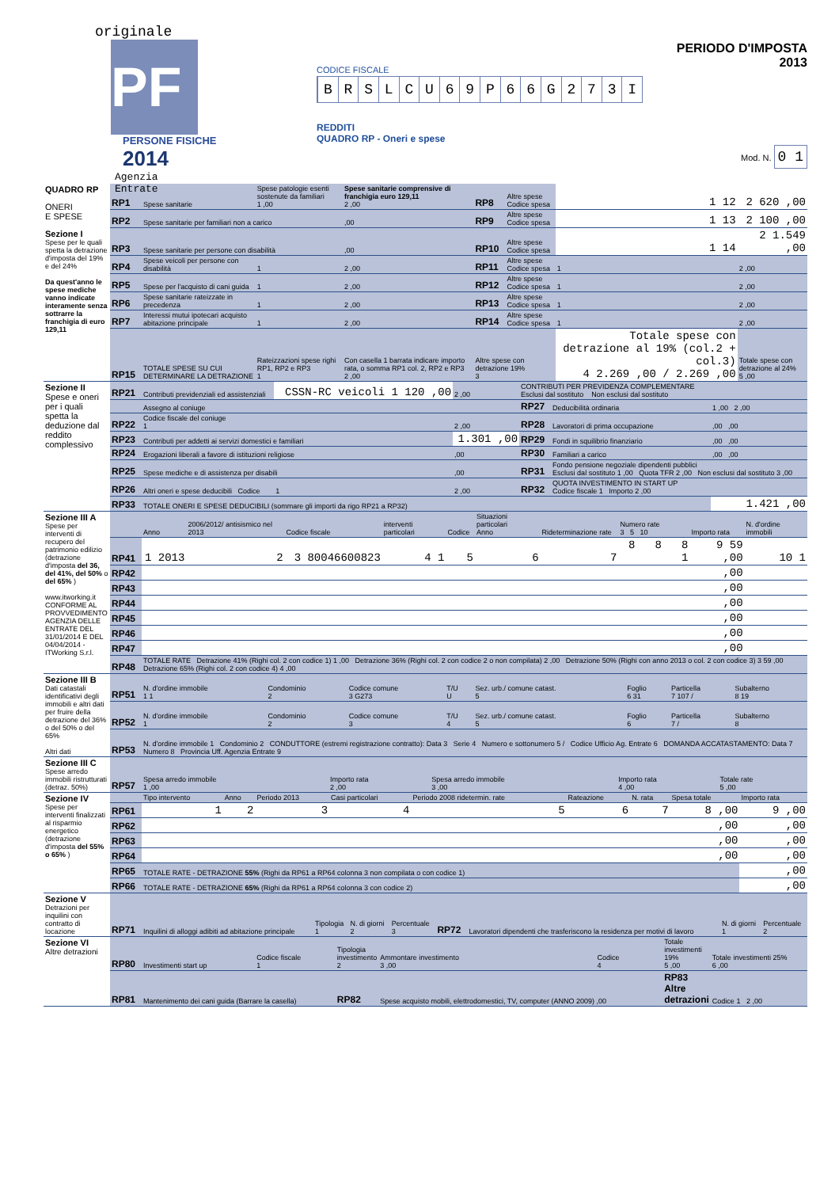originale
PF
PERSONE FISICHE
2014
Agenzia
Entrate
CODICE FISCALE
B R S L C U 6 9 P 6 6 G 2 7 3 I
REDDITI
QUADRO RP - Oneri e spese
PERIODO D'IMPOSTA 2013
Mod. N. 0 1
| QUADRO RP ONERI E SPESE Sezione I Spese per le quali spetta la detrazione d'imposta del 19% e del 24% Da quest'anno le spese mediche vanno indicate interamente senza sottrarre la franchigia di euro 129,11 | RP1 | Spese sanitarie | Spese patologie esenti sostenute da familiari 1 ,00 | Spese sanitarie comprensive di franchigia euro 129,11 2 ,00 | RP8 | Altre spese Codice spesa | 1 12 | 2 620 ,00 |
| | RP2 | Spese sanitarie per familiari non a carico | | ,00 | RP9 | Altre spese Codice spesa | 1 13 | 2 100 ,00 |
| | RP3 | Spese sanitarie per persone con disabilità | | ,00 | RP10 | Altre spese Codice spesa | 1 14 | 2 1.549 ,00 |
| | RP4 | Spese veicoli per persone con disabilità | 1 | 2 ,00 | RP11 | Altre spese Codice spesa | 1 | 2 ,00 |
| | RP5 | Spese per l'acquisto di cani guida | 1 | 2 ,00 | RP12 | Altre spese Codice spesa | 1 | 2 ,00 |
| | RP6 | Spese sanitarie rateizzate in precedenza | 1 | 2 ,00 | RP13 | Altre spese Codice spesa | 1 | 2 ,00 |
| | RP7 | Interessi mutui ipotecari acquisto abitazione principale | 1 | 2 ,00 | RP14 | Altre spese Codice spesa | 1 | 2 ,00 |
| | RP15 | TOTALE SPESE SU CUI DETERMINARE LA DETRAZIONE | Rateizzazioni spese righi RP1, RP2 e RP3 1 | Con casella 1 barrata indicare importo rata, o somma RP1 col. 2, RP2 e RP3 2 ,00 | Altre spese con detrazione 19% 3 | | Totale spese con detrazione al 19% (col.2 + col.3) 4 2.269 ,00 / 2.269 ,00 | Totale spese con detrazione al 24% 5 ,00 |
| Sezione II Spese e oneri per i quali spetta la deduzione dal reddito complessivo | RP21 | Contributi previdenziali ed assistenziali | CSSN-RC veicoli 1 120 ,00 | 2 ,00 | CONTRIBUTI PER PREVIDENZA COMPLEMENTARE Esclusi dal sostituto Non esclusi dal sostituto | | |
| | | Assegno al coniuge | | | RP27 | Deducibilità ordinaria | 1 ,00 2 ,00 |
| | RP22 | Codice fiscale del coniuge 1 | | 2 ,00 | RP28 | Lavoratori di prima occupazione | ,00 ,00 |
| | RP23 | Contributi per addetti ai servizi domestici e familiari | | 1.301 ,00 | RP29 | Fondi in squilibrio finanziario | ,00 ,00 |
| | RP24 | Erogazioni liberali a favore di istituzioni religiose | | ,00 | RP30 | Familiari a carico | ,00 ,00 |
| | RP25 | Spese mediche e di assistenza per disabili | | ,00 | RP31 | Fondo pensione negoziale dipendenti pubblici Esclusi dal sostituto 1 ,00 Quota TFR 2 ,00 Non esclusi dal sostituto 3 ,00 | |
| | RP26 | Altri oneri e spese deducibili Codice | 1 | 2 ,00 | RP32 | QUOTA INVESTIMENTO IN START UP Codice fiscale 1 Importo 2 ,00 | |
| | RP33 | TOTALE ONERI E SPESE DEDUCIBILI (sommare gli importi da rigo RP21 a RP32) | | | | | 1.421 ,00 |
| Sezione III A Spese per interventi di recupero del patrimonio edilizio (detrazione d'imposta del 36, del 41%, del 50% o del 65% ) www.itworking.it CONFORME AL PROVVEDIMENTO AGENZIA DELLE ENTRATE DEL 31/01/2014 E DEL 04/04/2014 - ITWorking S.r.l. | | Anno | 2006/2012/ antisismico nel 2013 | Codice fiscale | interventi particolari | Codice | Situazioni particolari Anno | Rideterminazione rate | Numero rate 3 5 10 | Importo rata | N. d'ordine immobili |
| | RP41 | 1 2013 | 2 | 3 80046600823 | 4 1 | 5 | 6 | 7 | 8 8 8 1 | 9 59 ,00 | 10 1 |
| | RP42 | | | | | | | | | ,00 | |
| | RP43 | | | | | | | | | ,00 | |
| | RP44 | | | | | | | | | ,00 | |
| | RP45 | | | | | | | | | ,00 | |
| | RP46 | | | | | | | | | ,00 | |
| | RP47 | | | | | | | | | ,00 | |
| | RP48 | TOTALE RATE Detrazione 41% (Righi col. 2 con codice 1) 1 ,00 Detrazione 36% (Righi col. 2 con codice 2 o non compilata) 2 ,00 Detrazione 50% (Righi con anno 2013 o col. 2 con codice 3) 3 59 ,00 Detrazione 65% (Righi col. 2 con codice 4) 4 ,00 | | | | | | | | | |
| Sezione III B Dati catastali identificativi degli immobili e altri dati per fruire della detrazione del 36% o del 50% o del 65% Altri dati | RP51 | N. d'ordine immobile 1 1 | Condominio 2 | Codice comune 3 G273 | T/U U | Sez. urb./ comune catast. 5 | Foglio 6 31 | Particella 7 107 / | Subalterno 8 19 |
| | RP52 | N. d'ordine immobile 1 | Condominio 2 | Codice comune 3 | T/U 4 | Sez. urb./ comune catast. 5 | Foglio 6 | Particella 7 / | Subalterno 8 |
| | RP53 | N. d'ordine immobile 1 Condominio 2 CONDUTTORE (estremi registrazione contratto): Data 3 Serie 4 Numero e sottonumero 5 / Codice Ufficio Ag. Entrate 6 DOMANDA ACCATASTAMENTO: Data 7 Numero 8 Provincia Uff. Agenzia Entrate 9 | | | | | | | |
| Sezione III C Spese arredo immobili ristrutturati (detraz. 50%) | RP57 | Spesa arredo immobile 1 ,00 | Importo rata 2 ,00 | Spesa arredo immobile 3 ,00 | Importo rata 4 ,00 | Totale rate 5 ,00 |
| Sezione IV Spese per interventi finalizzati al risparmio energetico (detrazione d'imposta del 55% o 65% ) | | Tipo intervento | Anno | Periodo 2013 | Casi particolari | Periodo 2008 ridetermin. rate | Rateazione | N. rata | Spesa totale | Importo rata |
| | RP61 | 1 | 2 | 3 | 4 | 5 | 6 | 7 | 8 ,00 | 9 ,00 |
| | RP62 | | | | | | | | ,00 | ,00 |
| | RP63 | | | | | | | | ,00 | ,00 |
| | RP64 | | | | | | | | ,00 | ,00 |
| | RP65 | TOTALE RATE - DETRAZIONE 55% (Righi da RP61 a RP64 colonna 3 non compilata o con codice 1) | | | | | | | | ,00 |
| | RP66 | TOTALE RATE - DETRAZIONE 65% (Righi da RP61 a RP64 colonna 3 con codice 2) | | | | | | | | ,00 |
| Sezione V Detrazioni per inquilini con contratto di locazione | RP71 | Inquilini di alloggi adibiti ad abitazione principale | Tipologia 1 | N. di giorni 2 | Percentuale 3 | RP72 | Lavoratori dipendenti che trasferiscono la residenza per motivi di lavoro | N. di giorni 1 | Percentuale 2 |
| Sezione VI Altre detrazioni | RP80 | Investimenti start up | Codice fiscale 1 | Tipologia investimento 2 | Ammontare investimento 3 ,00 | Codice 4 | Totale investimenti 19% 5 ,00 | Totale investimenti 25% 6 ,00 |
| | RP81 | Mantenimento dei cani guida (Barrare la casella) | | RP82 | Spese acquisto mobili, elettrodomestici, TV, computer (ANNO 2009) ,00 | | RP83 Altre detrazioni | Codice 1 2 ,00 |